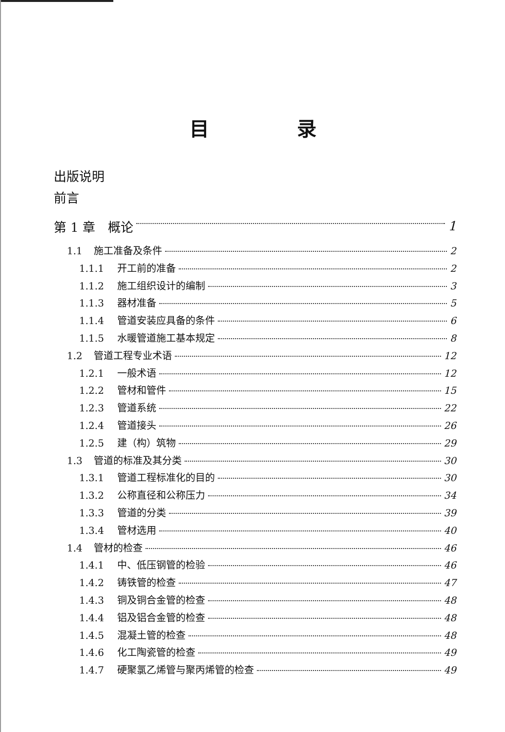目录
出版说明
前言
第 1 章　概论 1
1.1 施工准备及条件 2
1.1.1 开工前的准备 2
1.1.2 施工组织设计的编制 3
1.1.3 器材准备 5
1.1.4 管道安装应具备的条件 6
1.1.5 水暖管道施工基本规定 8
1.2 管道工程专业术语 12
1.2.1 一般术语 12
1.2.2 管材和管件 15
1.2.3 管道系统 22
1.2.4 管道接头 26
1.2.5 建（构）筑物 29
1.3 管道的标准及其分类 30
1.3.1 管道工程标准化的目的 30
1.3.2 公称直径和公称压力 34
1.3.3 管道的分类 39
1.3.4 管材选用 40
1.4 管材的检查 46
1.4.1 中、低压钢管的检验 46
1.4.2 铸铁管的检查 47
1.4.3 铜及铜合金管的检查 48
1.4.4 铝及铝合金管的检查 48
1.4.5 混凝土管的检查 48
1.4.6 化工陶瓷管的检查 49
1.4.7 硬聚氯乙烯管与聚丙烯管的检查 49